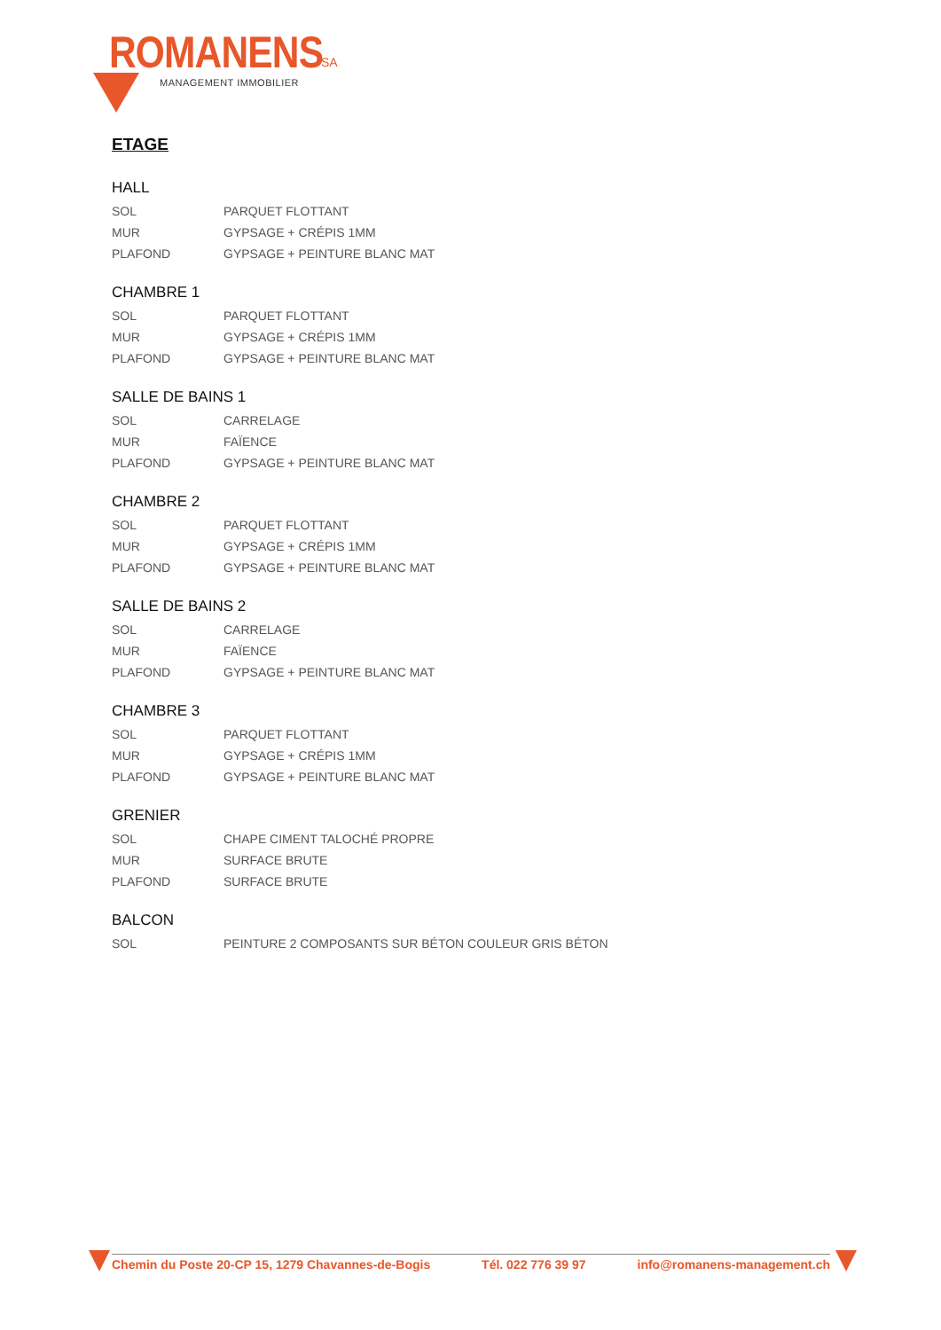ROMANENS SA
MANAGEMENT IMMOBILIER
ETAGE
HALL
| SOL | PARQUET FLOTTANT |
| MUR | GYPSAGE + CRÉPIS 1MM |
| PLAFOND | GYPSAGE + PEINTURE BLANC MAT |
CHAMBRE 1
| SOL | PARQUET FLOTTANT |
| MUR | GYPSAGE + CRÉPIS 1MM |
| PLAFOND | GYPSAGE + PEINTURE BLANC MAT |
SALLE DE BAINS 1
| SOL | CARRELAGE |
| MUR | FAÏENCE |
| PLAFOND | GYPSAGE + PEINTURE BLANC MAT |
CHAMBRE 2
| SOL | PARQUET FLOTTANT |
| MUR | GYPSAGE + CRÉPIS 1MM |
| PLAFOND | GYPSAGE + PEINTURE BLANC MAT |
SALLE DE BAINS 2
| SOL | CARRELAGE |
| MUR | FAÏENCE |
| PLAFOND | GYPSAGE + PEINTURE BLANC MAT |
CHAMBRE 3
| SOL | PARQUET FLOTTANT |
| MUR | GYPSAGE + CRÉPIS 1MM |
| PLAFOND | GYPSAGE + PEINTURE BLANC MAT |
GRENIER
| SOL | CHAPE CIMENT TALOCHÉ PROPRE |
| MUR | SURFACE BRUTE |
| PLAFOND | SURFACE BRUTE |
BALCON
| SOL | PEINTURE 2 COMPOSANTS SUR BÉTON COULEUR GRIS BÉTON |
Chemin du Poste 20-CP 15, 1279 Chavannes-de-Bogis Tél. 022 776 39 97 info@romanens-management.ch